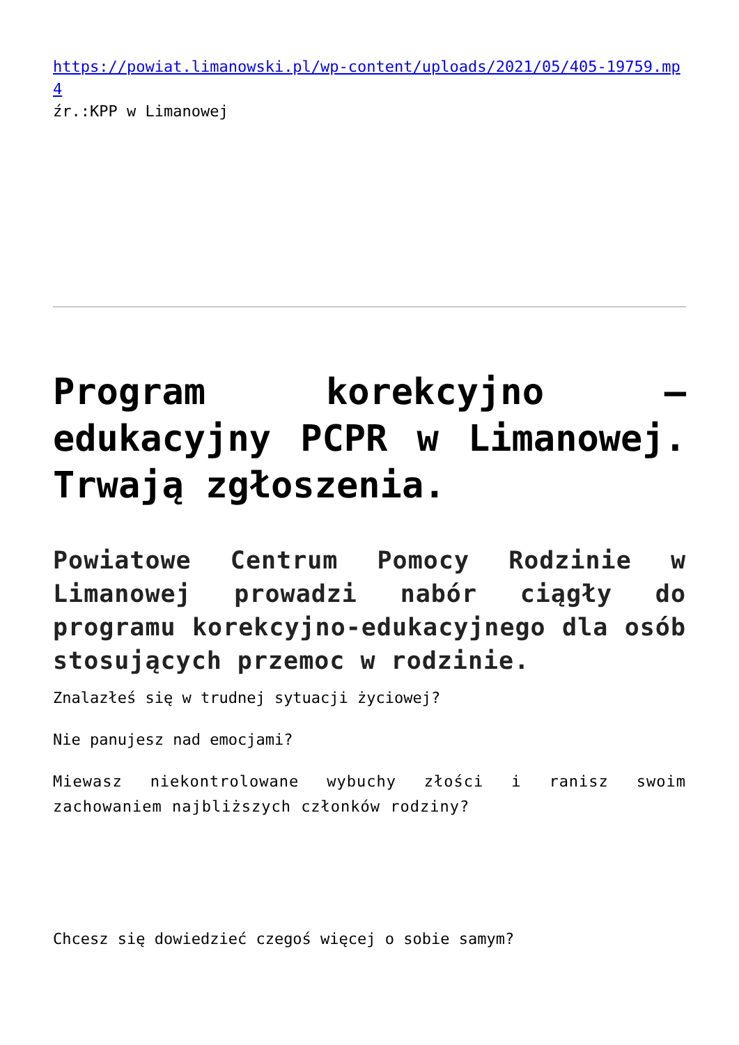https://powiat.limanowski.pl/wp-content/uploads/2021/05/405-19759.mp4
źr.:KPP w Limanowej
Program korekcyjno – edukacyjny PCPR w Limanowej. Trwają zgłoszenia.
Powiatowe Centrum Pomocy Rodzinie w Limanowej prowadzi nabór ciągły do programu korekcyjno-edukacyjnego dla osób stosujących przemoc w rodzinie.
Znalazłeś się w trudnej sytuacji życiowej?
Nie panujesz nad emocjami?
Miewasz niekontrolowane wybuchy złości i ranisz swoim zachowaniem najbliższych członków rodziny?
Chcesz się dowiedzieć czegoś więcej o sobie samym?